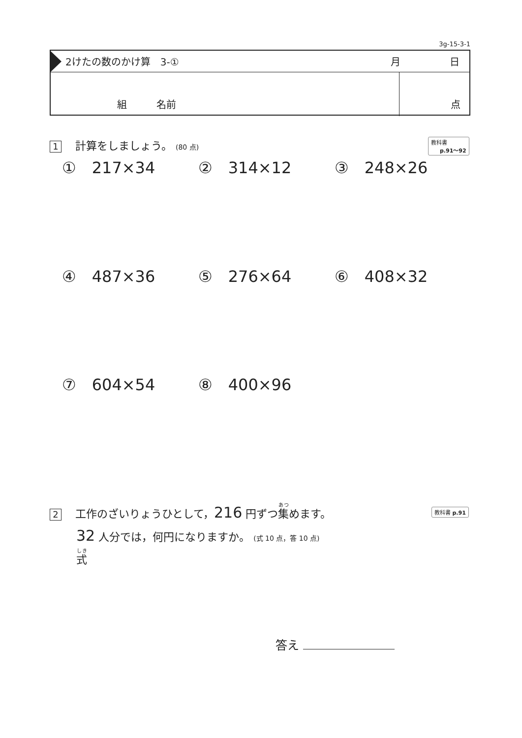3g-15-3-1
2けたの数のかけ算　3-① 月 日
組 名前 点
1 計算をしましょう。 (80 点)
教科書
p.91～92
①　217×34 ②　314×12 ③　248×26
④　487×36 ⑤　276×64 ⑥　408×32
⑦　604×54 ⑧　400×96
2 工作のざいりょうひとして，216 円ずつ集めます。
32 人分では，何円になりますか。 (式 10 点，答 10 点)
式
教科書 p.91
答え